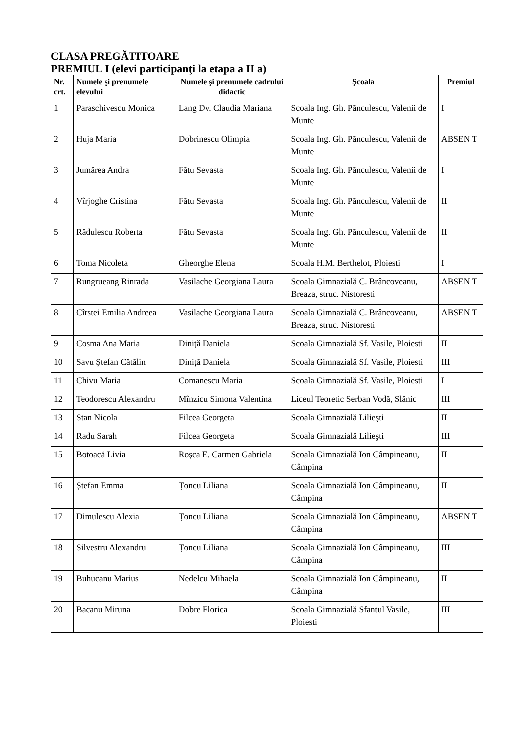CLASA PREGĂTITOARE
PREMIUL I (elevi participanţi la etapa a II a)
| Nr. crt. | Numele şi prenumele elevului | Numele şi prenumele cadrului didactic | Şcoala | Premiul |
| --- | --- | --- | --- | --- |
| 1 | Paraschivescu Monica | Lang Dv. Claudia Mariana | Scoala Ing. Gh. Pănculescu, Valenii de Munte | I |
| 2 | Huja Maria | Dobrinescu Olimpia | Scoala Ing. Gh. Pănculescu, Valenii de Munte | ABSEN T |
| 3 | Jumărea Andra | Fătu Sevasta | Scoala Ing. Gh. Pănculescu, Valenii de Munte | I |
| 4 | Vîrjoghe Cristina | Fătu Sevasta | Scoala Ing. Gh. Pănculescu, Valenii de Munte | II |
| 5 | Rădulescu Roberta | Fătu Sevasta | Scoala Ing. Gh. Pănculescu, Valenii de Munte | II |
| 6 | Toma Nicoleta | Gheorghe Elena | Scoala H.M. Berthelot, Ploiesti | I |
| 7 | Rungrueang Rinrada | Vasilache Georgiana Laura | Scoala Gimnazială C. Brâncoveanu, Breaza, struc. Nistoresti | ABSEN T |
| 8 | Cîrstei Emilia Andreea | Vasilache Georgiana Laura | Scoala Gimnazială C. Brâncoveanu, Breaza, struc. Nistoresti | ABSEN T |
| 9 | Cosma Ana Maria | Diniță Daniela | Scoala Gimnazială Sf. Vasile, Ploiesti | II |
| 10 | Savu Ștefan Cătălin | Diniță Daniela | Scoala Gimnazială Sf. Vasile, Ploiesti | III |
| 11 | Chivu Maria | Comanescu Maria | Scoala Gimnazială Sf. Vasile, Ploiesti | I |
| 12 | Teodorescu Alexandru | Mînzicu Simona Valentina | Liceul Teoretic Serban Vodă, Slănic | III |
| 13 | Stan Nicola | Filcea Georgeta | Scoala Gimnazială Lilieşti | II |
| 14 | Radu Sarah | Filcea Georgeta | Scoala Gimnazială Lilieşti | III |
| 15 | Botoacă Livia | Roşca E. Carmen Gabriela | Scoala Gimnazială Ion Câmpineanu, Câmpina | II |
| 16 | Ștefan Emma | Țoncu Liliana | Scoala Gimnazială Ion Câmpineanu, Câmpina | II |
| 17 | Dimulescu Alexia | Țoncu Liliana | Scoala Gimnazială Ion Câmpineanu, Câmpina | ABSEN T |
| 18 | Silvestru Alexandru | Țoncu Liliana | Scoala Gimnazială Ion Câmpineanu, Câmpina | III |
| 19 | Buhucanu Marius | Nedelcu Mihaela | Scoala Gimnazială Ion Câmpineanu, Câmpina | II |
| 20 | Bacanu Miruna | Dobre Florica | Scoala Gimnazială Sfantul Vasile, Ploiesti | III |